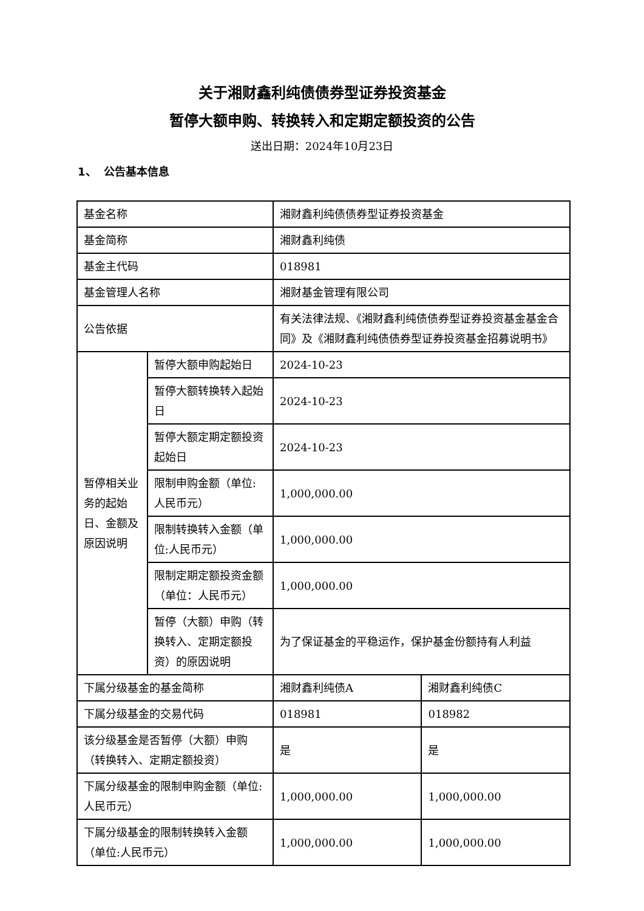关于湘财鑫利纯债债券型证券投资基金
暂停大额申购、转换转入和定期定额投资的公告
送出日期：2024年10月23日
1、 公告基本信息
| 基金名称 | | 湘财鑫利纯债债券型证券投资基金 | |
| 基金简称 | | 湘财鑫利纯债 | |
| 基金主代码 | | 018981 | |
| 基金管理人名称 | | 湘财基金管理有限公司 | |
| 公告依据 | | 有关法律法规、《湘财鑫利纯债债券型证券投资基金基金合同》及《湘财鑫利纯债债券型证券投资基金招募说明书》 | |
| 暂停相关业务的起始日、金额及原因说明 | 暂停大额申购起始日 | 2024-10-23 | |
| | 暂停大额转换转入起始日 | 2024-10-23 | |
| | 暂停大额定期定额投资起始日 | 2024-10-23 | |
| | 限制申购金额（单位:人民币元） | 1,000,000.00 | |
| | 限制转换转入金额（单位:人民币元） | 1,000,000.00 | |
| | 限制定期定额投资金额（单位：人民币元） | 1,000,000.00 | |
| | 暂停（大额）申购（转换转入、定期定额投资）的原因说明 | 为了保证基金的平稳运作，保护基金份额持有人利益 | |
| 下属分级基金的基金简称 | | 湘财鑫利纯债A | 湘财鑫利纯债C |
| 下属分级基金的交易代码 | | 018981 | 018982 |
| 该分级基金是否暂停（大额）申购（转换转入、定期定额投资） | | 是 | 是 |
| 下属分级基金的限制申购金额（单位:人民币元） | | 1,000,000.00 | 1,000,000.00 |
| 下属分级基金的限制转换转入金额（单位:人民币元） | | 1,000,000.00 | 1,000,000.00 |